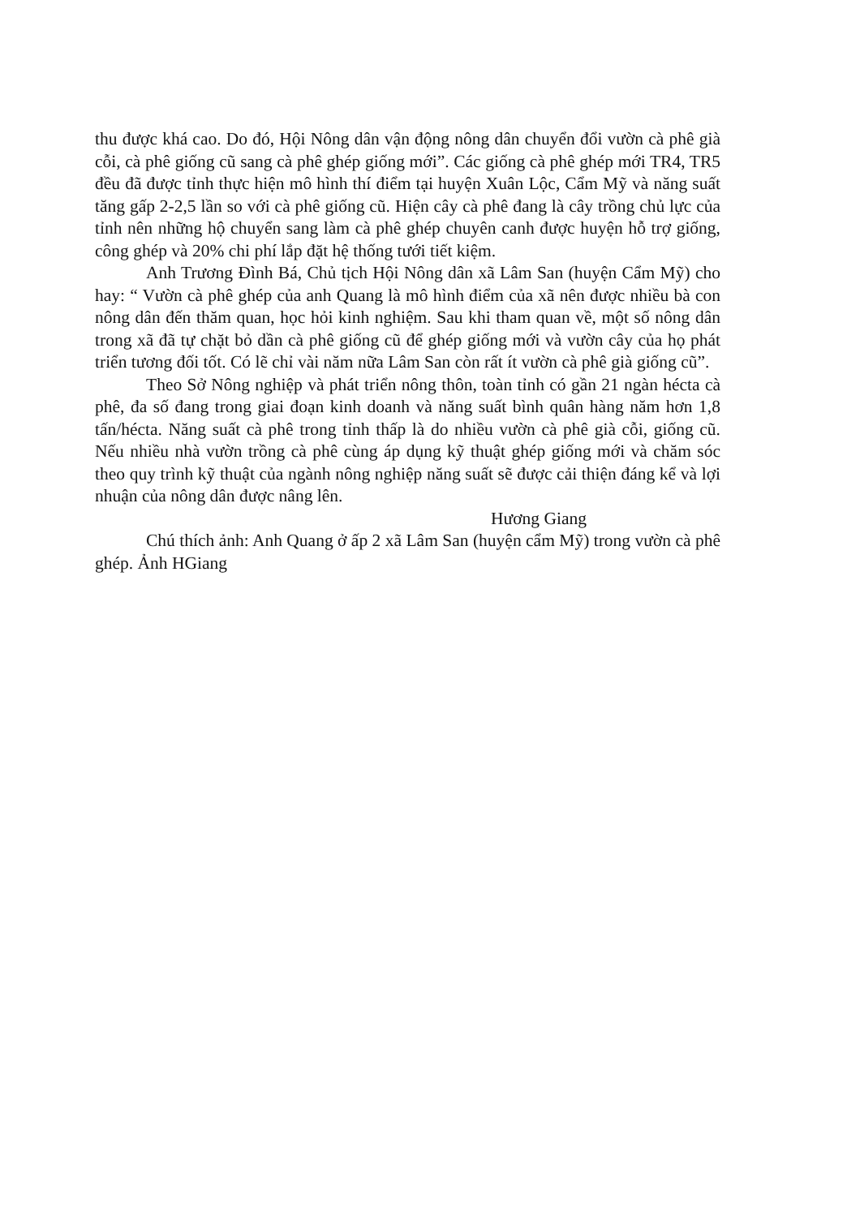thu được khá cao. Do đó, Hội Nông dân vận động nông dân chuyển đổi vườn cà phê già cỗi, cà phê giống cũ sang cà phê ghép giống mới”. Các giống cà phê ghép mới TR4, TR5 đều đã được tỉnh thực hiện mô hình thí điểm tại huyện Xuân Lộc, Cẩm Mỹ và năng suất tăng gấp 2-2,5 lần so với cà phê giống cũ. Hiện cây cà phê đang là cây trồng chủ lực của tỉnh nên những hộ chuyển sang làm cà phê ghép chuyên canh được huyện hỗ trợ giống, công ghép và 20% chi phí lắp đặt hệ thống tưới tiết kiệm.
Anh Trương Đình Bá, Chủ tịch Hội Nông dân xã Lâm San (huyện Cẩm Mỹ) cho hay: “ Vườn cà phê ghép của anh Quang là mô hình điểm của xã nên được nhiều bà con nông dân đến thăm quan, học hỏi kinh nghiệm. Sau khi tham quan về, một số nông dân trong xã đã tự chặt bỏ dần cà phê giống cũ để ghép giống mới và vườn cây của họ phát triển tương đối tốt. Có lẽ chỉ vài năm nữa Lâm San còn rất ít vườn cà phê già giống cũ”.
Theo Sở Nông nghiệp và phát triển nông thôn, toàn tỉnh có gần 21 ngàn hécta cà phê, đa số đang trong giai đoạn kinh doanh và năng suất bình quân hàng năm hơn 1,8 tấn/hécta. Năng suất cà phê trong tỉnh thấp là do nhiều vườn cà phê già cỗi, giống cũ. Nếu nhiều nhà vườn trồng cà phê cùng áp dụng kỹ thuật ghép giống mới và chăm sóc theo quy trình kỹ thuật của ngành nông nghiệp năng suất sẽ được cải thiện đáng kể và lợi nhuận của nông dân được nâng lên.
Hương Giang
Chú thích ảnh: Anh Quang ở ấp 2 xã Lâm San (huyện cẩm Mỹ) trong vườn cà phê ghép. Ảnh HGiang